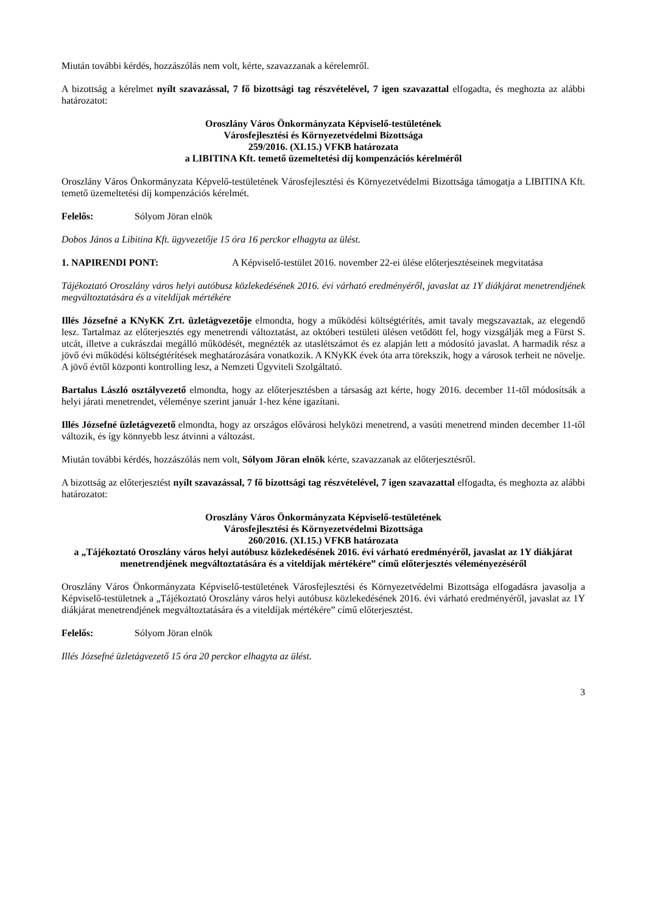Miután további kérdés, hozzászólás nem volt, kérte, szavazzanak a kérelemről.
A bizottság a kérelmet nyílt szavazással, 7 fő bizottsági tag részvételével, 7 igen szavazattal elfogadta, és meghozta az alábbi határozatot:
Oroszlány Város Önkormányzata Képviselő-testületének
Városfejlesztési és Környezetvédelmi Bizottsága
259/2016. (XI.15.) VFKB határozata
a LIBITINA Kft. temető üzemeltetési díj kompenzációs kérelméről
Oroszlány Város Önkormányzata Képvelő-testületének Városfejlesztési és Környezetvédelmi Bizottsága támogatja a LIBITINA Kft. temető üzemeltetési díj kompenzációs kérelmét.
Felelős: Sólyom Jöran elnök
Dobos János a Libitina Kft. ügyvezetője 15 óra 16 perckor elhagyta az ülést.
1. NAPIRENDI PONT: A Képviselő-testület 2016. november 22-ei ülése előterjesztéseinek megvitatása
Tájékoztató Oroszlány város helyi autóbusz közlekedésének 2016. évi várható eredményéről, javaslat az 1Y diákjárat menetrendjének megváltoztatására és a viteldíjak mértékére
Illés Józsefné a KNyKK Zrt. üzletágvezetője elmondta, hogy a működési költségtérítés, amit tavaly megszavaztak, az elegendő lesz. Tartalmaz az előterjesztés egy menetrendi változtatást, az októberi testületi ülésen vetődött fel, hogy vizsgálják meg a Fürst S. utcát, illetve a cukrászdai megálló működését, megnézték az utaslétszámot és ez alapján lett a módosító javaslat. A harmadik rész a jövő évi működési költségtérítések meghatározására vonatkozik. A KNyKK évek óta arra törekszik, hogy a városok terheit ne növelje. A jövő évtől központi kontrolling lesz, a Nemzeti Ügyviteli Szolgáltató.
Bartalus László osztályvezető elmondta, hogy az előterjesztésben a társaság azt kérte, hogy 2016. december 11-től módosítsák a helyi járati menetrendet, véleménye szerint január 1-hez kéne igazítani.
Illés Józsefné üzletágvezető elmondta, hogy az országos elővárosi helyközi menetrend, a vasúti menetrend minden december 11-től változik, és így könnyebb lesz átvinni a változást.
Miután további kérdés, hozzászólás nem volt, Sólyom Jöran elnök kérte, szavazzanak az előterjesztésről.
A bizottság az előterjesztést nyílt szavazással, 7 fő bizottsági tag részvételével, 7 igen szavazattal elfogadta, és meghozta az alábbi határozatot:
Oroszlány Város Önkormányzata Képviselő-testületének
Városfejlesztési és Környezetvédelmi Bizottsága
260/2016. (XI.15.) VFKB határozata
a „Tájékoztató Oroszlány város helyi autóbusz közlekedésének 2016. évi várható eredményéről, javaslat az 1Y diákjárat menetrendjének megváltoztatására és a viteldíjak mértékére” című előterjesztés véleményezéséről
Oroszlány Város Önkormányzata Képviselő-testületének Városfejlesztési és Környezetvédelmi Bizottsága elfogadásra javasolja a Képviselő-testületnek a „Tájékoztató Oroszlány város helyi autóbusz közlekedésének 2016. évi várható eredményéről, javaslat az 1Y diákjárat menetrendjének megváltoztatására és a viteldíjak mértékére” című előterjesztést.
Felelős: Sólyom Jöran elnök
Illés Józsefné üzletágvezető 15 óra 20 perckor elhagyta az ülést.
3